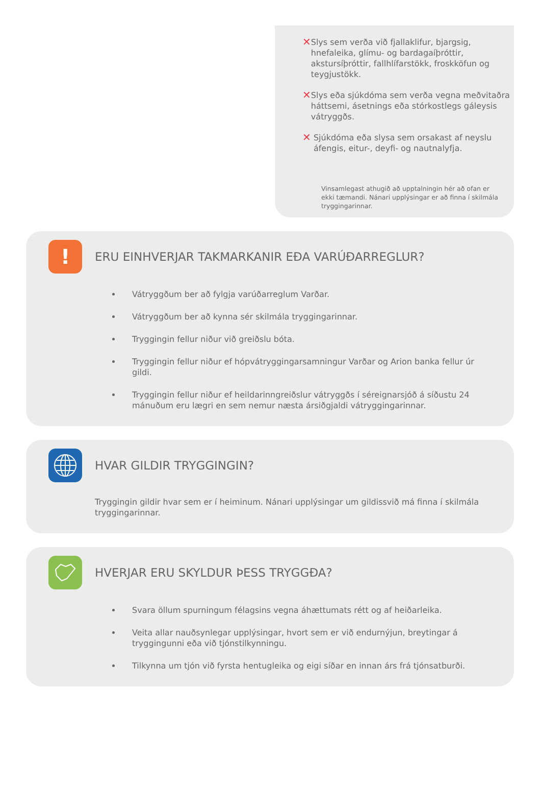✕ Slys sem verða við fjallaklifur, bjargsig, hnefaleika, glímu- og bardagaíþróttir, akstursíþróttir, fallhlífarstökk, froskköfun og teygjustökk.
✕ Slys eða sjúkdóma sem verða vegna meðvitaðra háttsemi, ásetnings eða stórkostlegs gáleysis vátryggðs.
✕ Sjúkdóma eða slysa sem orsakast af neyslu áfengis, eitur-, deyfi- og nautnalyfja.
Vinsamlegast athugið að upptalningin hér að ofan er ekki tæmandi. Nánari upplýsingar er að finna í skilmála tryggingarinnar.
!
ERU EINHVERJAR TAKMARKANIR EÐA VARÚÐARREGLUR?
Vátryggðum ber að fylgja varúðarreglum Varðar.
Vátryggðum ber að kynna sér skilmála tryggingarinnar.
Tryggingin fellur niður við greiðslu bóta.
Tryggingin fellur niður ef hópvátryggingarsamningur Varðar og Arion banka fellur úr gildi.
Tryggingin fellur niður ef heildarinngreiðslur vátryggðs í séreignarsjóð á síðustu 24 mánuðum eru lægri en sem nemur næsta ársiðgjaldi vátryggingarinnar.
HVAR GILDIR TRYGGINGIN?
Tryggingin gildir hvar sem er í heiminum. Nánari upplýsingar um gildissvið má finna í skilmála tryggingarinnar.
HVERJAR ERU SKYLDUR ÞESS TRYGGÐA?
Svara öllum spurningum félagsins vegna áhættumats rétt og af heiðarleika.
Veita allar nauðsynlegar upplýsingar, hvort sem er við endurnýjun, breytingar á tryggingunni eða við tjónstilkynningu.
Tilkynna um tjón við fyrsta hentugleika og eigi síðar en innan árs frá tjónsatburði.